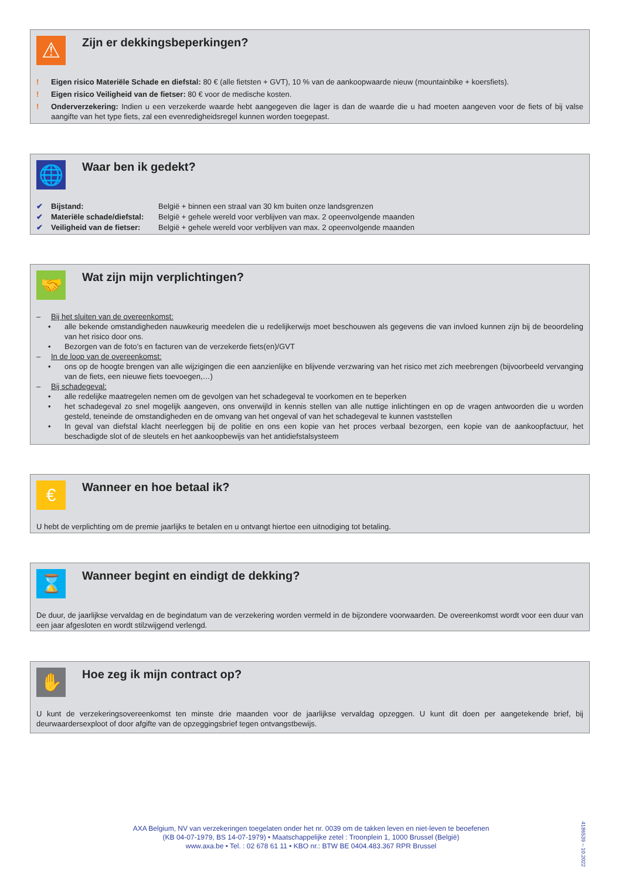⚠
Zijn er dekkingsbeperkingen?
!
Eigen risico Materiële Schade en diefstal: 80 € (alle fietsten + GVT), 10 % van de aankoopwaarde nieuw (mountainbike + koersfiets).
!
Eigen risico Veiligheid van de fietser: 80 € voor de medische kosten.
!
Onderverzekering: Indien u een verzekerde waarde hebt aangegeven die lager is dan de waarde die u had moeten aangeven voor de fiets of bij valse aangifte van het type fiets, zal een evenredigheidsregel kunnen worden toegepast.
🌐
Waar ben ik gedekt?
✔ Bijstand: België + binnen een straal van 30 km buiten onze landsgrenzen
✔ Materiële schade/diefstal: België + gehele wereld voor verblijven van max. 2 opeenvolgende maanden
✔ Veiligheid van de fietser: België + gehele wereld voor verblijven van max. 2 opeenvolgende maanden
🤝
Wat zijn mijn verplichtingen?
– Bij het sluiten van de overeenkomst:
•
alle bekende omstandigheden nauwkeurig meedelen die u redelijkerwijs moet beschouwen als gegevens die van invloed kunnen zijn bij de beoordeling van het risico door ons.
•
Bezorgen van de foto’s en facturen van de verzekerde fiets(en)/GVT
– In de loop van de overeenkomst:
•
ons op de hoogte brengen van alle wijzigingen die een aanzienlijke en blijvende verzwaring van het risico met zich meebrengen (bijvoorbeeld vervanging van de fiets, een nieuwe fiets toevoegen,…)
– Bij schadegeval:
•
alle redelijke maatregelen nemen om de gevolgen van het schadegeval te voorkomen en te beperken
•
het schadegeval zo snel mogelijk aangeven, ons onverwijld in kennis stellen van alle nuttige inlichtingen en op de vragen antwoorden die u worden gesteld, teneinde de omstandigheden en de omvang van het ongeval of van het schadegeval te kunnen vaststellen
•
In geval van diefstal klacht neerleggen bij de politie en ons een kopie van het proces verbaal bezorgen, een kopie van de aankoopfactuur, het beschadigde slot of de sleutels en het aankoopbewijs van het antidiefstalsysteem
€
Wanneer en hoe betaal ik?
U hebt de verplichting om de premie jaarlijks te betalen en u ontvangt hiertoe een uitnodiging tot betaling.
⌛
Wanneer begint en eindigt de dekking?
De duur, de jaarlijkse vervaldag en de begindatum van de verzekering worden vermeld in de bijzondere voorwaarden. De overeenkomst wordt voor een duur van een jaar afgesloten en wordt stilzwijgend verlengd.
✋
Hoe zeg ik mijn contract op?
U kunt de verzekeringsovereenkomst ten minste drie maanden voor de jaarlijkse vervaldag opzeggen. U kunt dit doen per aangetekende brief, bij deurwaardersexploot of door afgifte van de opzeggingsbrief tegen ontvangstbewijs.
AXA Belgium, NV van verzekeringen toegelaten onder het nr. 0039 om de takken leven en niet-leven te beoefenen
(KB 04-07-1979, BS 14-07-1979) • Maatschappelijke zetel : Troonplein 1, 1000 Brussel (België)
www.axa.be • Tel. : 02 678 61 11 • KBO nr.: BTW BE 0404.483.367 RPR Brussel
4186539 – 10.2022